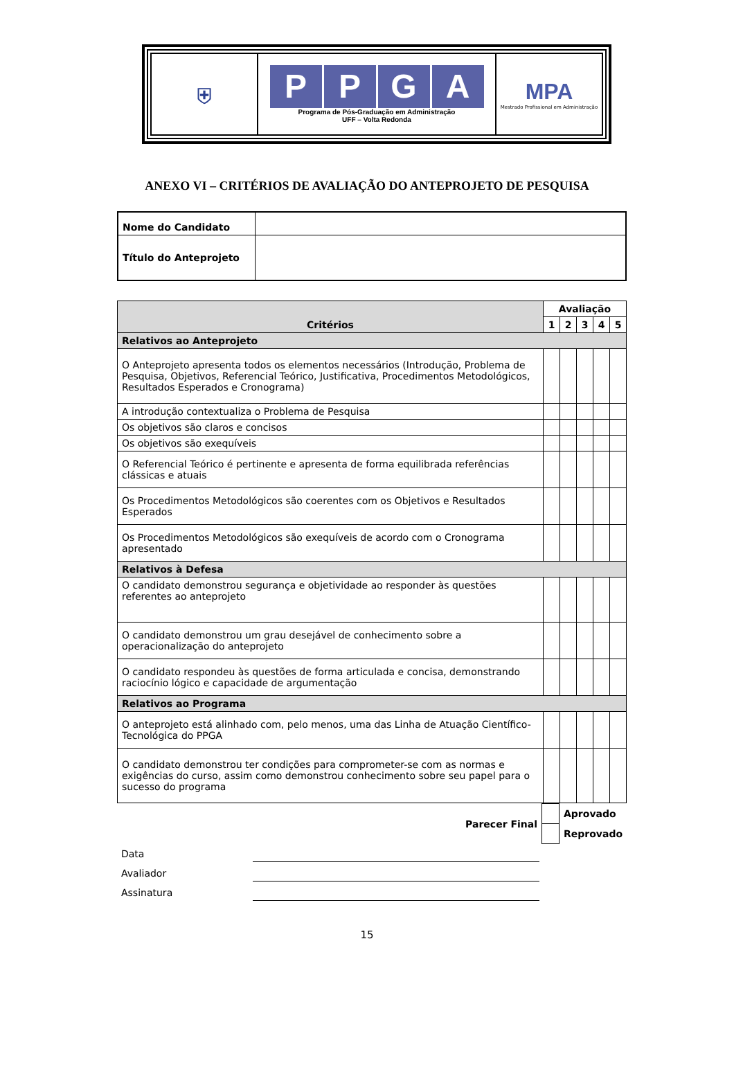| ⛨ | P P G A Programa de Pós-Graduação em Administração UFF – Volta Redonda | MPA Mestrado Profissional em Administração |
ANEXO VI – CRITÉRIOS DE AVALIAÇÃO DO ANTEPROJETO DE PESQUISA
| Nome do Candidato | |
| Título do Anteprojeto | |
| Critérios | Avaliação | | | | |
| --- | --- | --- | --- | --- | --- |
| | 1 | 2 | 3 | 4 | 5 |
| Relativos ao Anteprojeto | | | | | |
| O Anteprojeto apresenta todos os elementos necessários (Introdução, Problema de Pesquisa, Objetivos, Referencial Teórico, Justificativa, Procedimentos Metodológicos, Resultados Esperados e Cronograma) | | | | | |
| A introdução contextualiza o Problema de Pesquisa | | | | | |
| Os objetivos são claros e concisos | | | | | |
| Os objetivos são exequíveis | | | | | |
| O Referencial Teórico é pertinente e apresenta de forma equilibrada referências clássicas e atuais | | | | | |
| Os Procedimentos Metodológicos são coerentes com os Objetivos e Resultados Esperados | | | | | |
| Os Procedimentos Metodológicos são exequíveis de acordo com o Cronograma apresentado | | | | | |
| Relativos à Defesa | | | | | |
| O candidato demonstrou segurança e objetividade ao responder às questões referentes ao anteprojeto | | | | | |
| O candidato demonstrou um grau desejável de conhecimento sobre a operacionalização do anteprojeto | | | | | |
| O candidato respondeu às questões de forma articulada e concisa, demonstrando raciocínio lógico e capacidade de argumentação | | | | | |
| Relativos ao Programa | | | | | |
| O anteprojeto está alinhado com, pelo menos, uma das Linha de Atuação Científico-Tecnológica do PPGA | | | | | |
| O candidato demonstrou ter condições para comprometer-se com as normas e exigências do curso, assim como demonstrou conhecimento sobre seu papel para o sucesso do programa | | | | | |
| Parecer Final | | Aprovado |
| | | Reprovado |
Data
Avaliador
Assinatura
15